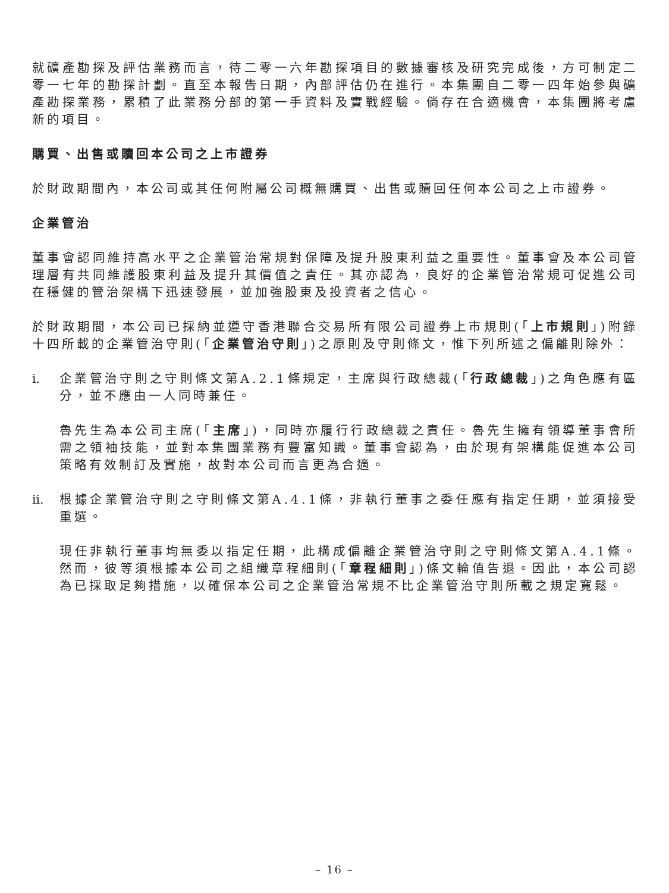就礦產勘探及評估業務而言，待二零一六年勘探項目的數據審核及研究完成後，方可制定二零一七年的勘探計劃。直至本報告日期，內部評估仍在進行。本集團自二零一四年始參與礦產勘探業務，累積了此業務分部的第一手資料及實戰經驗。倘存在合適機會，本集團將考慮新的項目。
購買、出售或贖回本公司之上市證券
於財政期間內，本公司或其任何附屬公司概無購買、出售或贖回任何本公司之上市證券。
企業管治
董事會認同維持高水平之企業管治常規對保障及提升股東利益之重要性。董事會及本公司管理層有共同維護股東利益及提升其價值之責任。其亦認為，良好的企業管治常規可促進公司在穩健的管治架構下迅速發展，並加強股東及投資者之信心。
於財政期間，本公司已採納並遵守香港聯合交易所有限公司證券上市規則(「上市規則」)附錄十四所載的企業管治守則(「企業管治守則」)之原則及守則條文，惟下列所述之偏離則除外：
i. 企業管治守則之守則條文第A.2.1條規定，主席與行政總裁(「行政總裁」)之角色應有區分，並不應由一人同時兼任。
魯先生為本公司主席(「主席」)，同時亦履行行政總裁之責任。魯先生擁有領導董事會所需之領袖技能，並對本集團業務有豐富知識。董事會認為，由於現有架構能促進本公司策略有效制訂及實施，故對本公司而言更為合適。
ii.
根據企業管治守則之守則條文第A.4.1條，非執行董事之委任應有指定任期，並須接受重選。
現任非執行董事均無委以指定任期，此構成偏離企業管治守則之守則條文第A.4.1條。然而，彼等須根據本公司之組織章程細則(「章程細則」)條文輪值告退。因此，本公司認為已採取足夠措施，以確保本公司之企業管治常規不比企業管治守則所載之規定寬鬆。
– 16 –